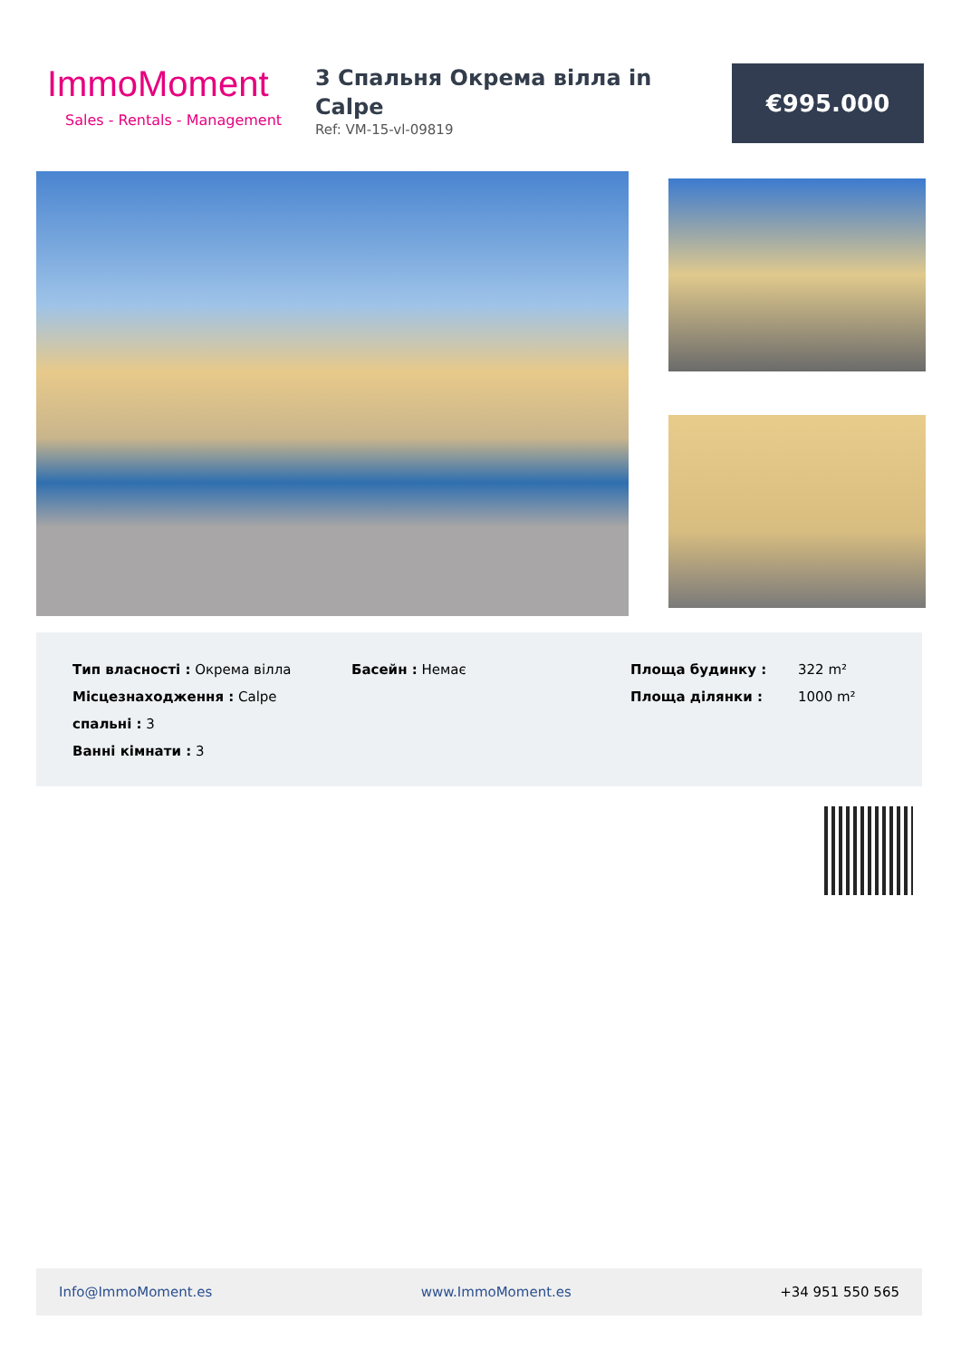ImmoMoment
Sales - Rentals - Management
3 Спальня Окрема вілла in Calpe
Ref: VM-15-vl-09819
€995.000
| Тип власності : Окрема вілла | Басейн : Немає | Площа будинку : | 322 m² |
| Місцезнаходження : Calpe | | Площа ділянки : | 1000 m² |
| спальні : 3 | | | |
| Ванні кімнати : 3 | | | |
Info@ImmoMoment.es www.ImmoMoment.es +34 951 550 565